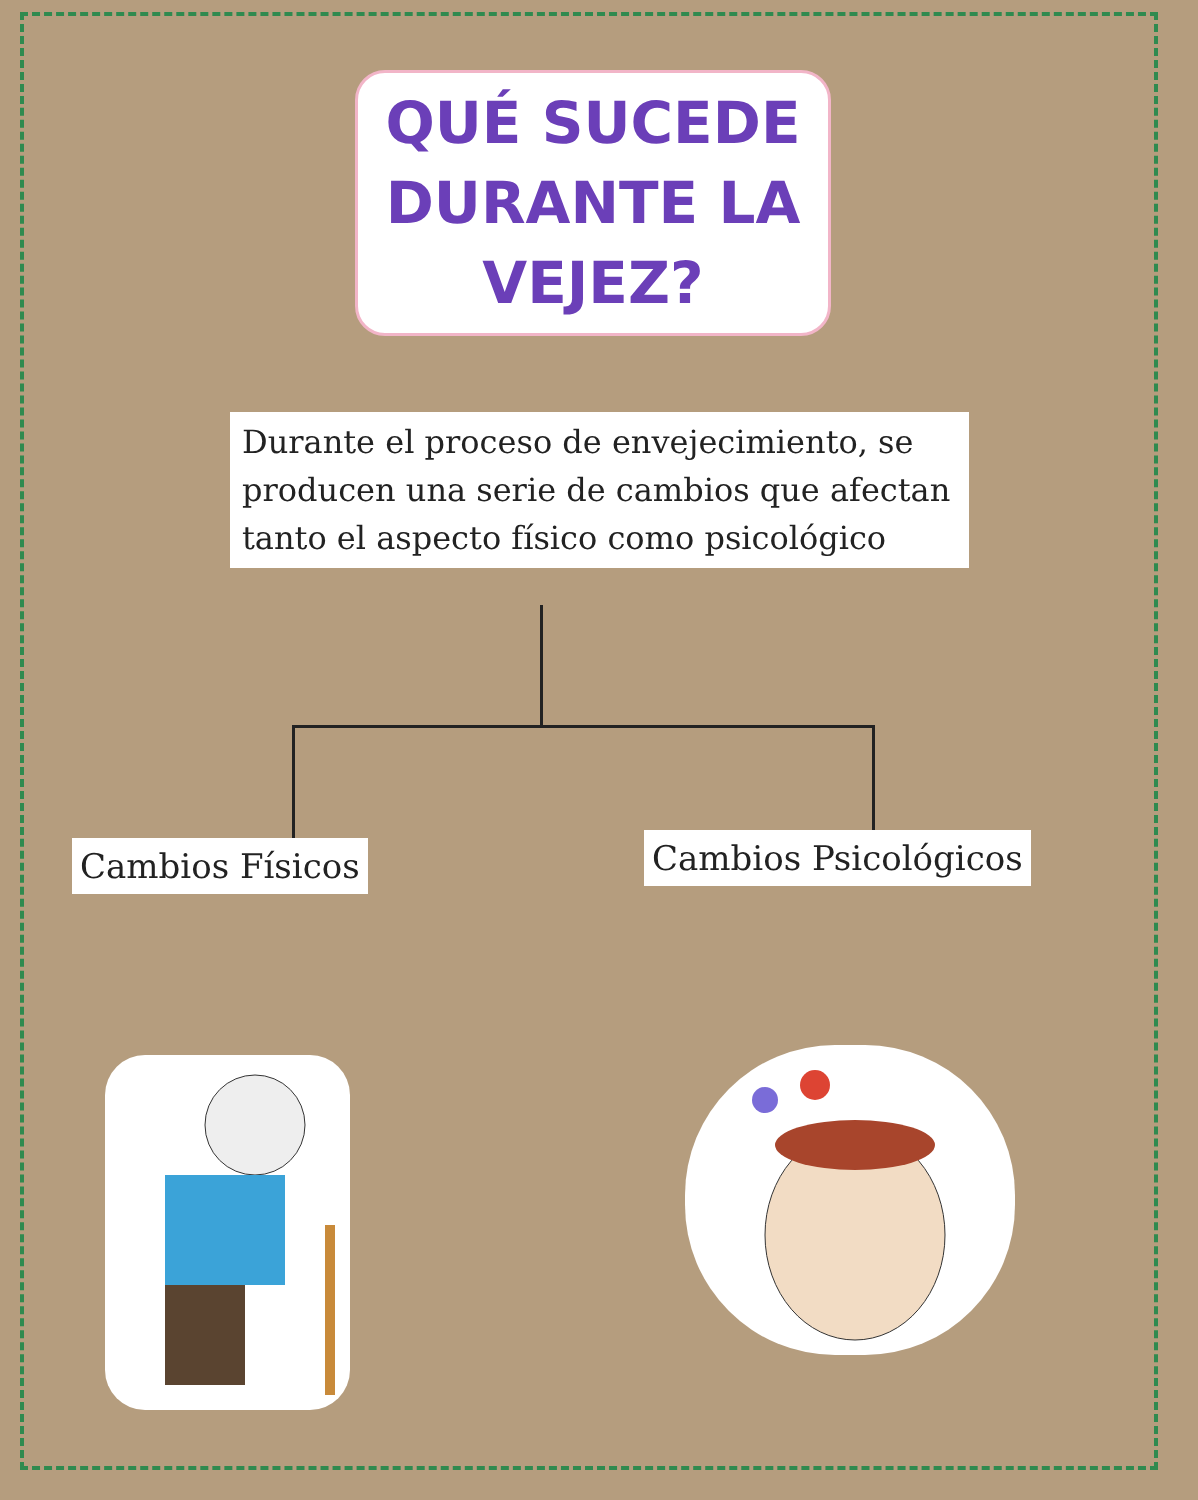QUÉ SUCEDE
DURANTE LA
VEJEZ?
Durante el proceso de envejecimiento, se producen una serie de cambios que afectan tanto el aspecto físico como psicológico
Cambios Físicos Cambios Psicológicos